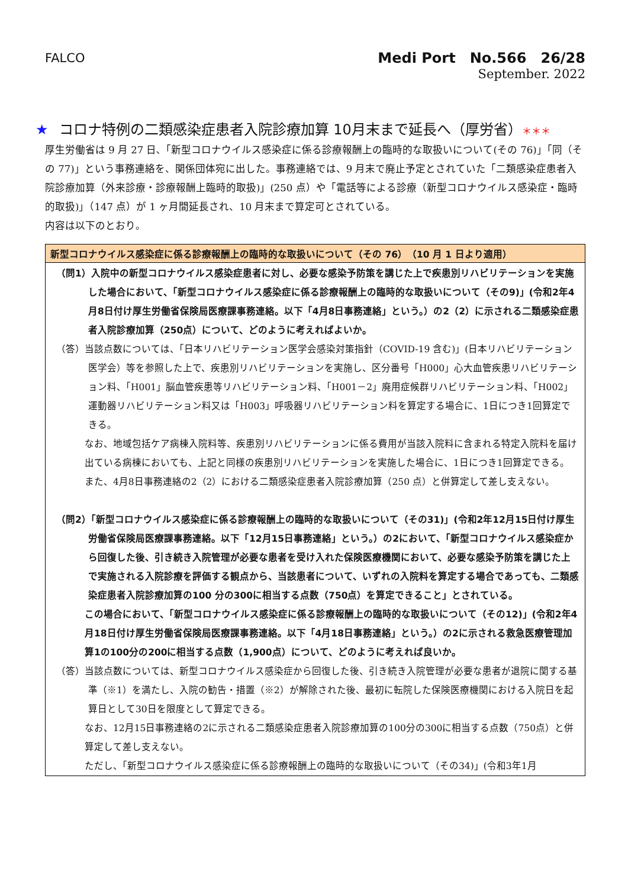FALCO
Medi Port　No.566　26/28
September. 2022
★ コロナ特例の二類感染症患者入院診療加算 10月末まで延長へ（厚労省）＊＊＊
厚生労働省は 9 月 27 日､「新型コロナウイルス感染症に係る診療報酬上の臨時的な取扱いについて(その 76)」「同（その 77)」という事務連絡を、関係団体宛に出した。事務連絡では、9 月末で廃止予定とされていた「二類感染症患者入院診療加算（外来診療・診療報酬上臨時的取扱)」(250 点）や「電話等による診療（新型コロナウイルス感染症・臨時的取扱)」（147 点）が 1 ヶ月間延長され、10 月末まで算定可とされている。
内容は以下のとおり。
新型コロナウイルス感染症に係る診療報酬上の臨時的な取扱いについて（その 76）　（10 月 1 日より適用）
（問1）入院中の新型コロナウイルス感染症患者に対し、必要な感染予防策を講じた上で疾患別リハビリテーションを実施した場合において、「新型コロナウイルス感染症に係る診療報酬上の臨時的な取扱いについて（その9)」(令和2年4月8日付け厚生労働省保険局医療課事務連絡。以下「4月8日事務連絡」という。）の2（2）に示される二類感染症患者入院診療加算（250点）について、どのように考えればよいか。
（答）当該点数については、「日本リハビリテーション医学会感染対策指針（COVID-19 含む)」(日本リハビリテーション医学会）等を参照した上で、疾患別リハビリテーションを実施し、区分番号「H000」心大血管疾患リハビリテーション料、「H001」脳血管疾患等リハビリテーション料、「H001－2」廃用症候群リハビリテーション料、「H002」運動器リハビリテーション料又は「H003」呼吸器リハビリテーション料を算定する場合に、1日につき1回算定できる。
なお、地域包括ケア病棟入院料等、疾患別リハビリテーションに係る費用が当該入院料に含まれる特定入院料を届け出ている病棟においても、上記と同様の疾患別リハビリテーションを実施した場合に、1日につき1回算定できる。
また、4月8日事務連絡の2（2）における二類感染症患者入院診療加算（250 点）と併算定して差し支えない。
（問2）「新型コロナウイルス感染症に係る診療報酬上の臨時的な取扱いについて（その31)」(令和2年12月15日付け厚生労働省保険局医療課事務連絡。以下「12月15日事務連絡」という。）の2において、「新型コロナウイルス感染症から回復した後、引き続き入院管理が必要な患者を受け入れた保険医療機関において、必要な感染予防策を講じた上で実施される入院診療を評価する観点から、当該患者について、いずれの入院料を算定する場合であっても、二類感染症患者入院診療加算の100 分の300に相当する点数（750点）を算定できること」とされている。
この場合において、「新型コロナウイルス感染症に係る診療報酬上の臨時的な取扱いについて（その12)」(令和2年4月18日付け厚生労働省保険局医療課事務連絡。以下「4月18日事務連絡」という。）の2に示される救急医療管理加算1の100分の200に相当する点数（1,900点）について、どのように考えれば良いか。
（答）当該点数については、新型コロナウイルス感染症から回復した後、引き続き入院管理が必要な患者が退院に関する基準（※1）を満たし、入院の勧告・措置（※2）が解除された後、最初に転院した保険医療機関における入院日を起算日として30日を限度として算定できる。
なお、12月15日事務連絡の2に示される二類感染症患者入院診療加算の100分の300に相当する点数（750点）と併算定して差し支えない。
ただし、「新型コロナウイルス感染症に係る診療報酬上の臨時的な取扱いについて（その34)」(令和3年1月